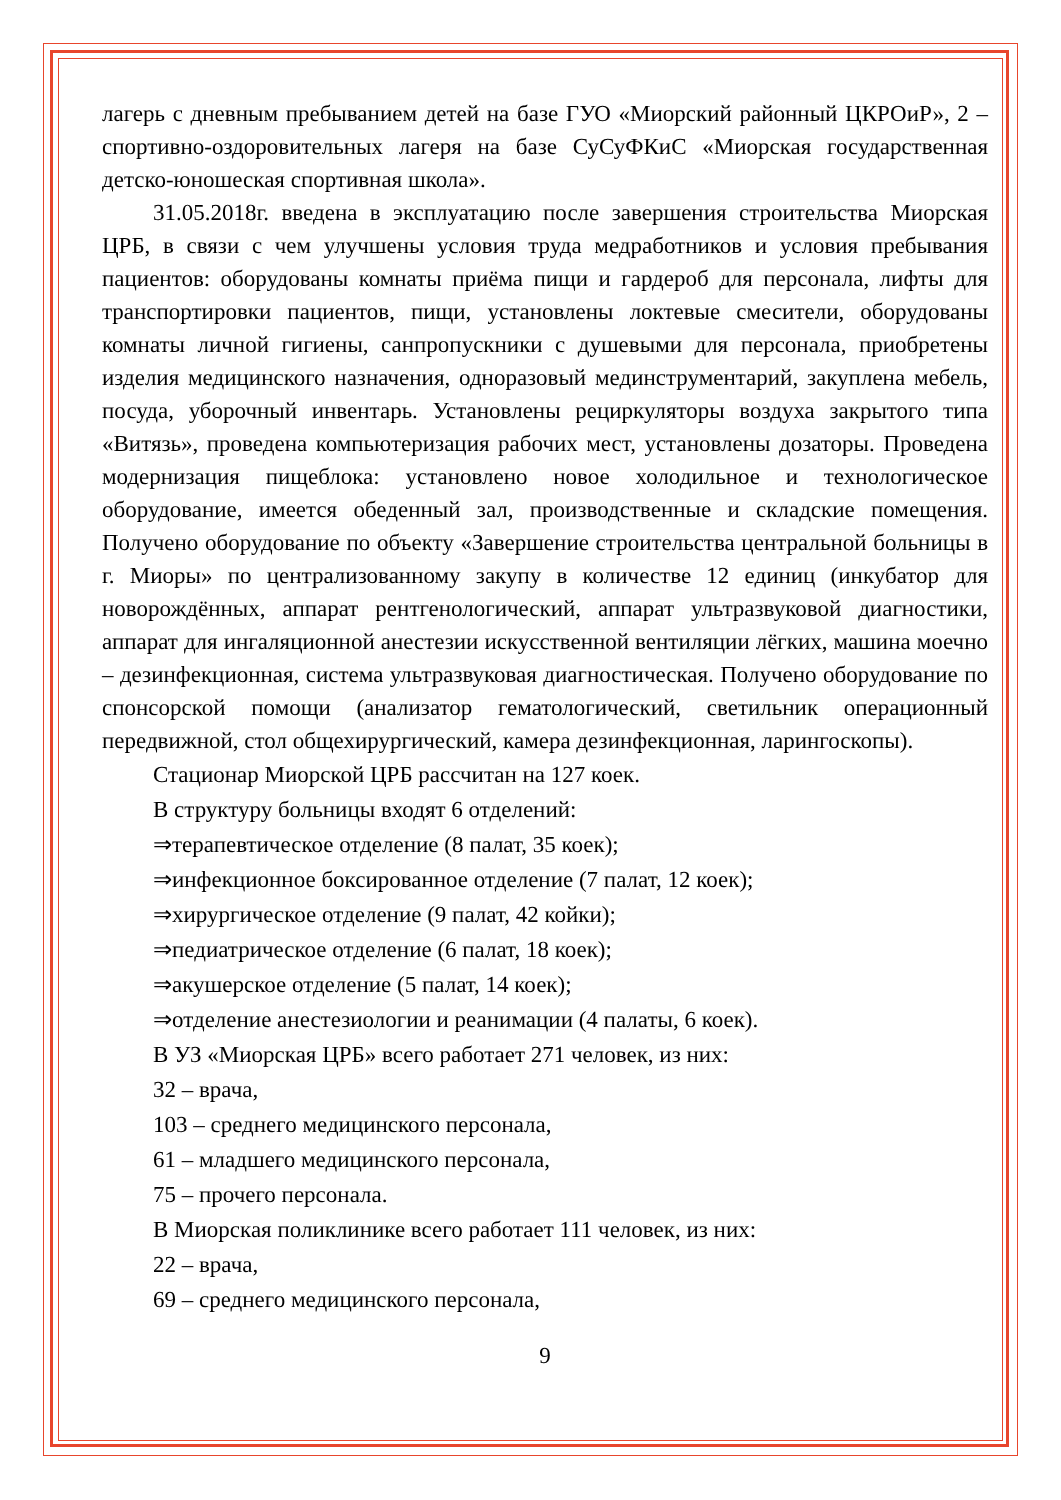лагерь с дневным пребыванием детей на базе ГУО «Миорский районный ЦКРОиР», 2 – спортивно-оздоровительных лагеря на базе СуСуФКиС «Миорская государственная детско-юношеская спортивная школа».
31.05.2018г. введена в эксплуатацию после завершения строительства Миорская ЦРБ, в связи с чем улучшены условия труда медработников и условия пребывания пациентов: оборудованы комнаты приёма пищи и гардероб для персонала, лифты для транспортировки пациентов, пищи, установлены локтевые смесители, оборудованы комнаты личной гигиены, санпропускники с душевыми для персонала, приобретены изделия медицинского назначения, одноразовый мединструментарий, закуплена мебель, посуда, уборочный инвентарь. Установлены рециркуляторы воздуха закрытого типа «Витязь», проведена компьютеризация рабочих мест, установлены дозаторы. Проведена модернизация пищеблока: установлено новое холодильное и технологическое оборудование, имеется обеденный зал, производственные и складские помещения. Получено оборудование по объекту «Завершение строительства центральной больницы в г. Миоры» по централизованному закупу в количестве 12 единиц (инкубатор для новорождённых, аппарат рентгенологический, аппарат ультразвуковой диагностики, аппарат для ингаляционной анестезии искусственной вентиляции лёгких, машина моечно – дезинфекционная, система ультразвуковая диагностическая. Получено оборудование по спонсорской помощи (анализатор гематологический, светильник операционный передвижной, стол общехирургический, камера дезинфекционная, ларингоскопы).
Стационар Миорской ЦРБ рассчитан на 127 коек.
В структуру больницы входят 6 отделений:
⇒терапевтическое отделение (8 палат, 35 коек);
⇒инфекционное боксированное отделение (7 палат, 12 коек);
⇒хирургическое отделение (9 палат, 42 койки);
⇒педиатрическое отделение (6 палат, 18 коек);
⇒акушерское отделение (5 палат, 14 коек);
⇒отделение анестезиологии и реанимации (4 палаты, 6 коек).
В УЗ «Миорская ЦРБ» всего работает 271 человек, из них:
32 – врача,
103 – среднего медицинского персонала,
61 – младшего медицинского персонала,
75 – прочего персонала.
В Миорская поликлинике всего работает 111 человек, из них:
22 – врача,
69 – среднего медицинского персонала,
9